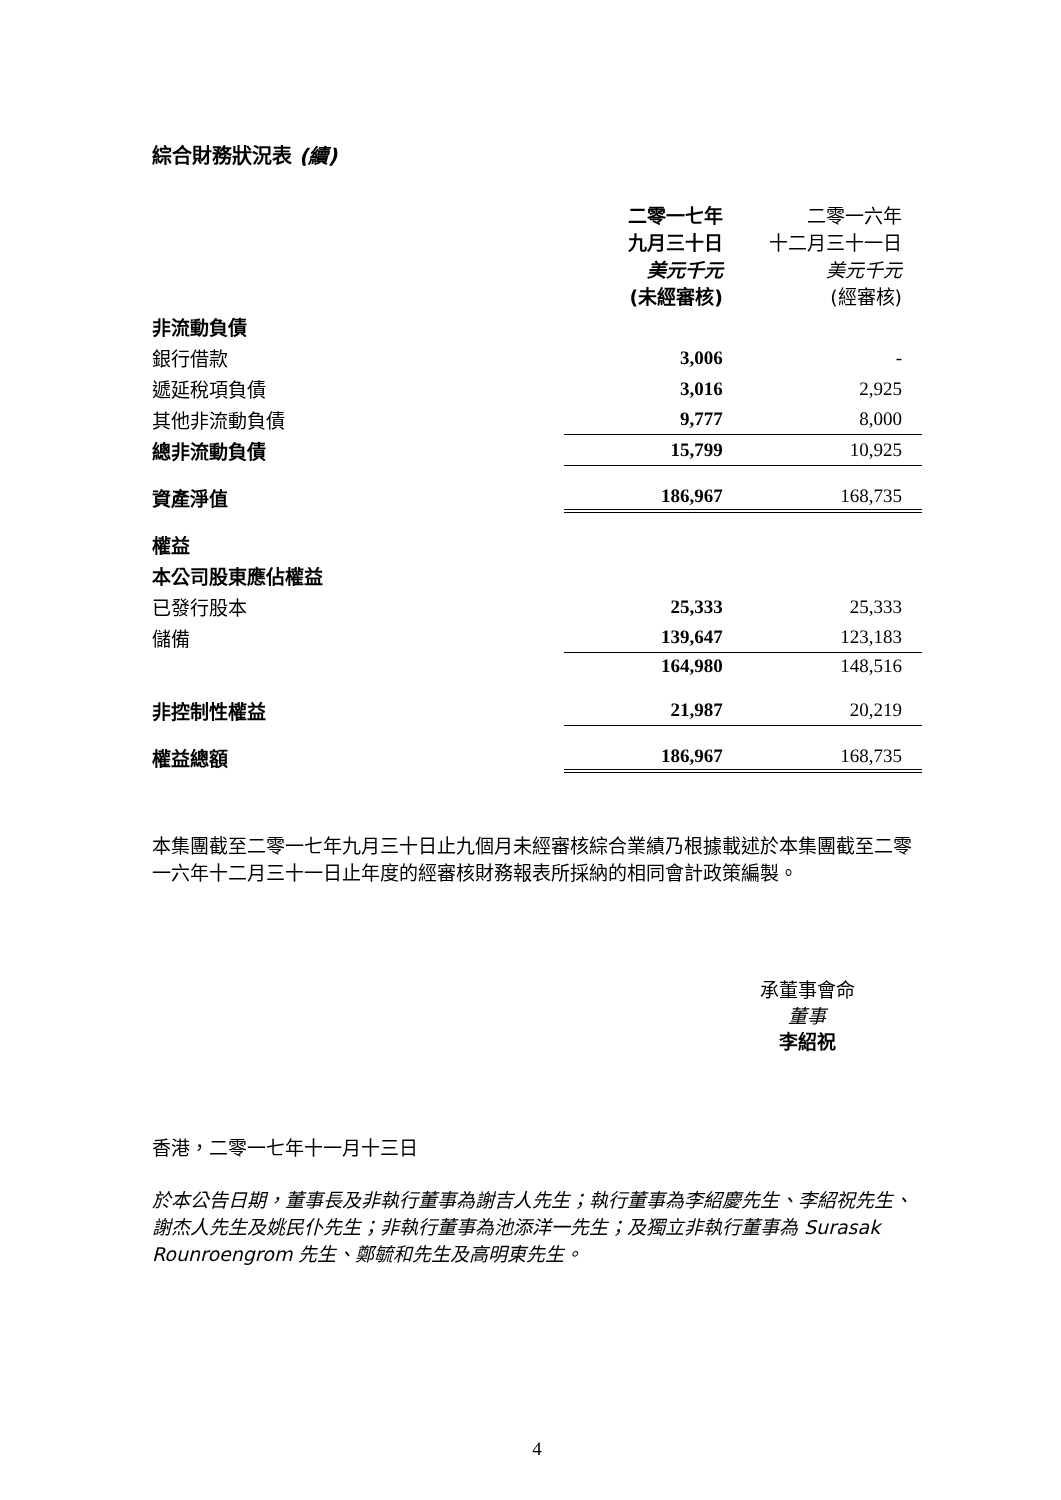綜合財務狀況表 (續)
| | 二零一七年 九月三十日 美元千元 (未經審核) | 二零一六年 十二月三十一日 美元千元 (經審核) |
| --- | --- | --- |
| 非流動負債 | | |
| 銀行借款 | 3,006 | - |
| 遞延稅項負債 | 3,016 | 2,925 |
| 其他非流動負債 | 9,777 | 8,000 |
| 總非流動負債 | 15,799 | 10,925 |
| 資產淨值 | 186,967 | 168,735 |
| 權益 | | |
| 本公司股東應佔權益 | | |
| 已發行股本 | 25,333 | 25,333 |
| 儲備 | 139,647 | 123,183 |
| | 164,980 | 148,516 |
| 非控制性權益 | 21,987 | 20,219 |
| 權益總額 | 186,967 | 168,735 |
本集團截至二零一七年九月三十日止九個月未經審核綜合業績乃根據載述於本集團截至二零一六年十二月三十一日止年度的經審核財務報表所採納的相同會計政策編製。
承董事會命
董事
李紹祝
香港，二零一七年十一月十三日
於本公告日期，董事長及非執行董事為謝吉人先生；執行董事為李紹慶先生、李紹祝先生、謝杰人先生及姚民仆先生；非執行董事為池添洋一先生；及獨立非執行董事為 Surasak Rounroengrom 先生、鄭毓和先生及高明東先生。
4